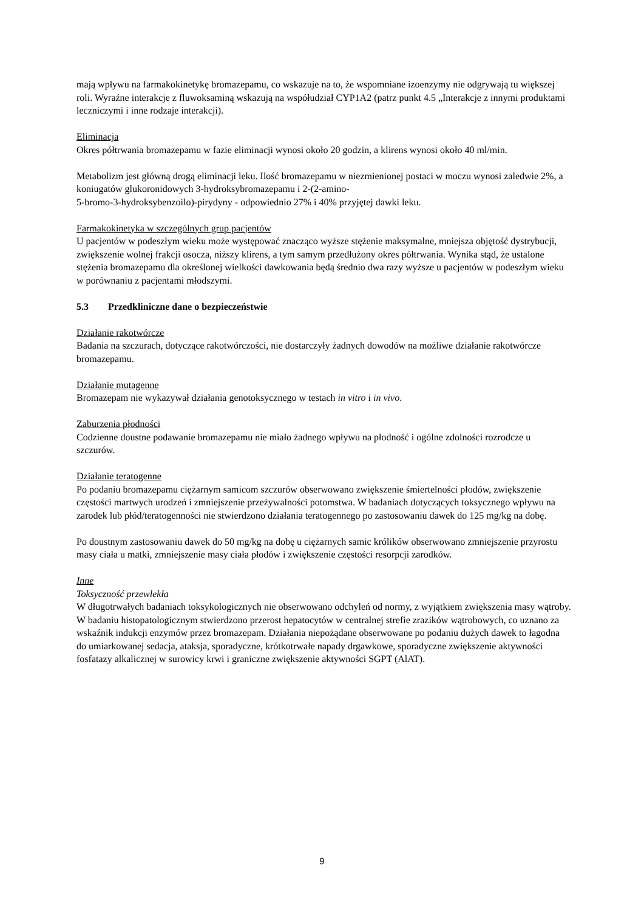mają wpływu na farmakokinetykę bromazepamu, co wskazuje na to, że wspomniane izoenzymy nie odgrywają tu większej roli. Wyraźne interakcje z fluwoksaminą wskazują na współudział CYP1A2 (patrz punkt 4.5 „Interakcje z innymi produktami leczniczymi i inne rodzaje interakcji).
Eliminacja
Okres półtrwania bromazepamu w fazie eliminacji wynosi około 20 godzin, a klirens wynosi około 40 ml/min.
Metabolizm jest główną drogą eliminacji leku. Ilość bromazepamu w niezmienionej postaci w moczu wynosi zaledwie 2%, a koniugatów glukoronidowych 3-hydroksybromazepamu i 2-(2-amino-
5-bromo-3-hydroksybenzoilo)-pirydyny - odpowiednio 27% i 40% przyjętej dawki leku.
Farmakokinetyka w szczególnych grup pacjentów
U pacjentów w podeszłym wieku może występować znacząco wyższe stężenie maksymalne, mniejsza objętość dystrybucji, zwiększenie wolnej frakcji osocza, niższy klirens, a tym samym przedłużony okres półtrwania. Wynika stąd, że ustalone stężenia bromazepamu dla określonej wielkości dawkowania będą średnio dwa razy wyższe u pacjentów w podeszłym wieku w porównaniu z pacjentami młodszymi.
5.3 Przedkliniczne dane o bezpieczeństwie
Działanie rakotwórcze
Badania na szczurach, dotyczące rakotwórczości, nie dostarczyły żadnych dowodów na możliwe działanie rakotwórcze bromazepamu.
Działanie mutagenne
Bromazepam nie wykazywał działania genotoksycznego w testach in vitro i in vivo.
Zaburzenia płodności
Codzienne doustne podawanie bromazepamu nie miało żadnego wpływu na płodność i ogólne zdolności rozrodcze u szczurów.
Działanie teratogenne
Po podaniu bromazepamu ciężarnym samicom szczurów obserwowano zwiększenie śmiertelności płodów, zwiększenie częstości martwych urodzeń i zmniejszenie przeżywalności potomstwa. W badaniach dotyczących toksycznego wpływu na zarodek lub płód/teratogenności nie stwierdzono działania teratogennego po zastosowaniu dawek do 125 mg/kg na dobę.
Po doustnym zastosowaniu dawek do 50 mg/kg na dobę u ciężarnych samic królików obserwowano zmniejszenie przyrostu masy ciała u matki, zmniejszenie masy ciała płodów i zwiększenie częstości resorpcji zarodków.
Inne
Toksyczność przewlekła
W długotrwałych badaniach toksykologicznych nie obserwowano odchyleń od normy, z wyjątkiem zwiększenia masy wątroby. W badaniu histopatologicznym stwierdzono przerost hepatocytów w centralnej strefie zrazików wątrobowych, co uznano za wskaźnik indukcji enzymów przez bromazepam. Działania niepożądane obserwowane po podaniu dużych dawek to łagodna do umiarkowanej sedacja, ataksja, sporadyczne, krótkotrwałe napady drgawkowe, sporadyczne zwiększenie aktywności fosfatazy alkalicznej w surowicy krwi i graniczne zwiększenie aktywności SGPT (AlAT).
9